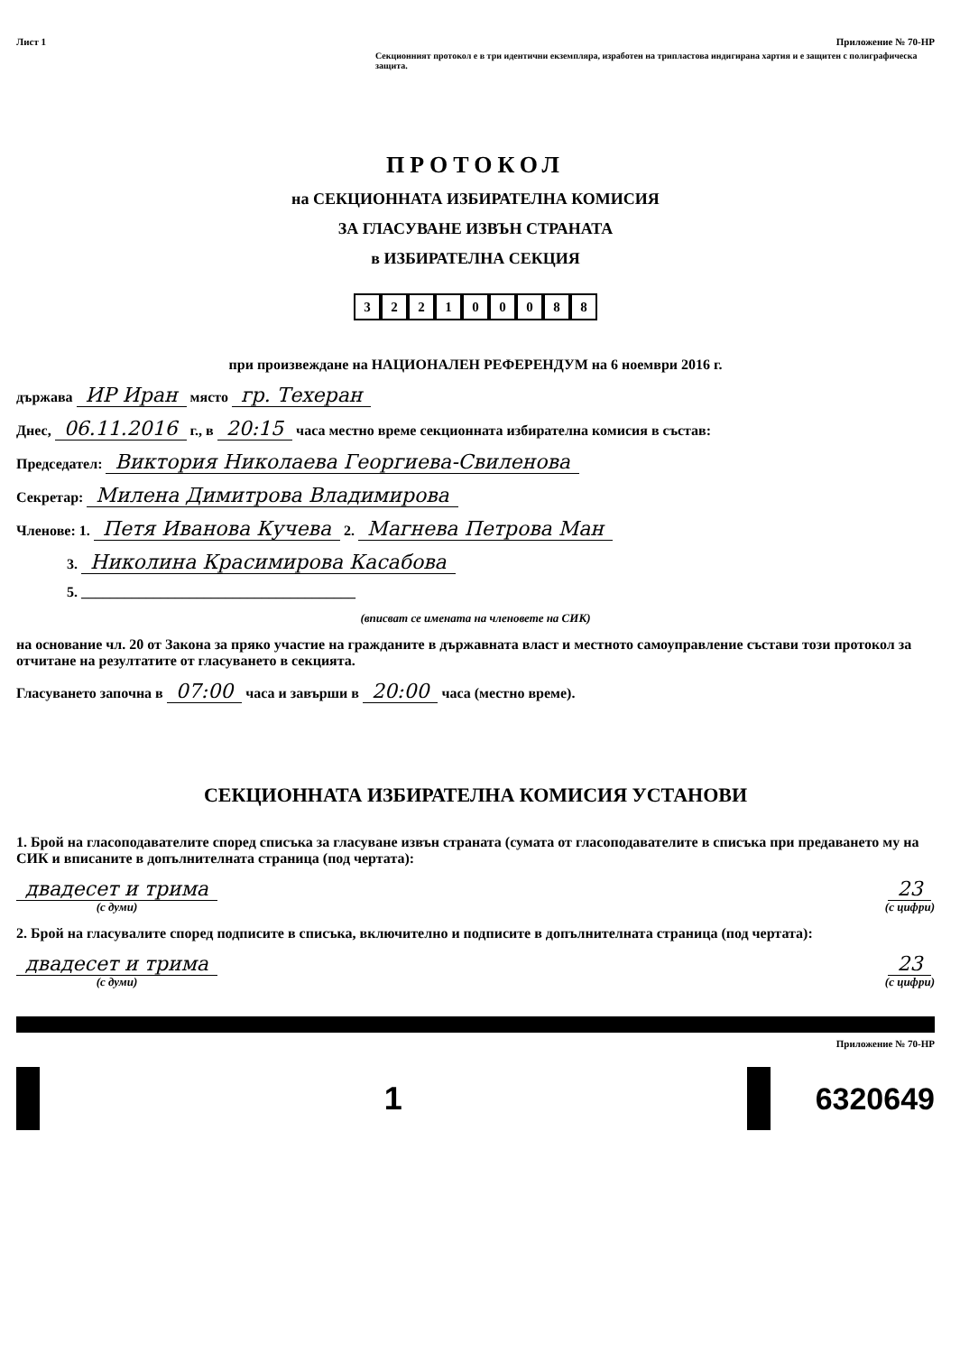Лист 1 Приложение № 70-НР
Секционният протокол е в три идентични екземпляра, изработен на трипластова индигирана хартия и е защитен с полиграфическа защита.
ПРОТОКОЛ
на СЕКЦИОННАТА ИЗБИРАТЕЛНА КОМИСИЯ
ЗА ГЛАСУВАНЕ ИЗВЪН СТРАНАТА
в ИЗБИРАТЕЛНА СЕКЦИЯ
322100088
при произвеждане на НАЦИОНАЛЕН РЕФЕРЕНДУМ на 6 ноември 2016 г.
държава ИР Иран място гр. Техеран
Днес, 06.11.2016 г., в 20:15 часа местно време секционната избирателна комисия в състав:
Председател: Виктория Николаева Георгиева-Свиленова
Секретар: Милена Димитрова Владимирова
Членове: 1. Петя Иванова Кучева 2. Магнева Петрова Ман
3. Николина Красимирова Касабова
5. ______________________________________
(вписват се имената на членовете на СИК)
на основание чл. 20 от Закона за пряко участие на гражданите в държавната власт и местното самоуправление състави този протокол за отчитане на резултатите от гласуването в секцията.
Гласуването започна в 07:00 часа и завърши в 20:00 часа (местно време).
СЕКЦИОННАТА ИЗБИРАТЕЛНА КОМИСИЯ УСТАНОВИ
1. Брой на гласоподавателите според списъка за гласуване извън страната (сумата от гласоподавателите в списъка при предаването му на СИК и вписаните в допълнителната страница (под чертата):
двадесет и трима
(с думи)
23
(с цифри)
2. Брой на гласувалите според подписите в списъка, включително и подписите в допълнителната страница (под чертата):
двадесет и трима
(с думи)
23
(с цифри)
Приложение № 70-НР
1 6320649